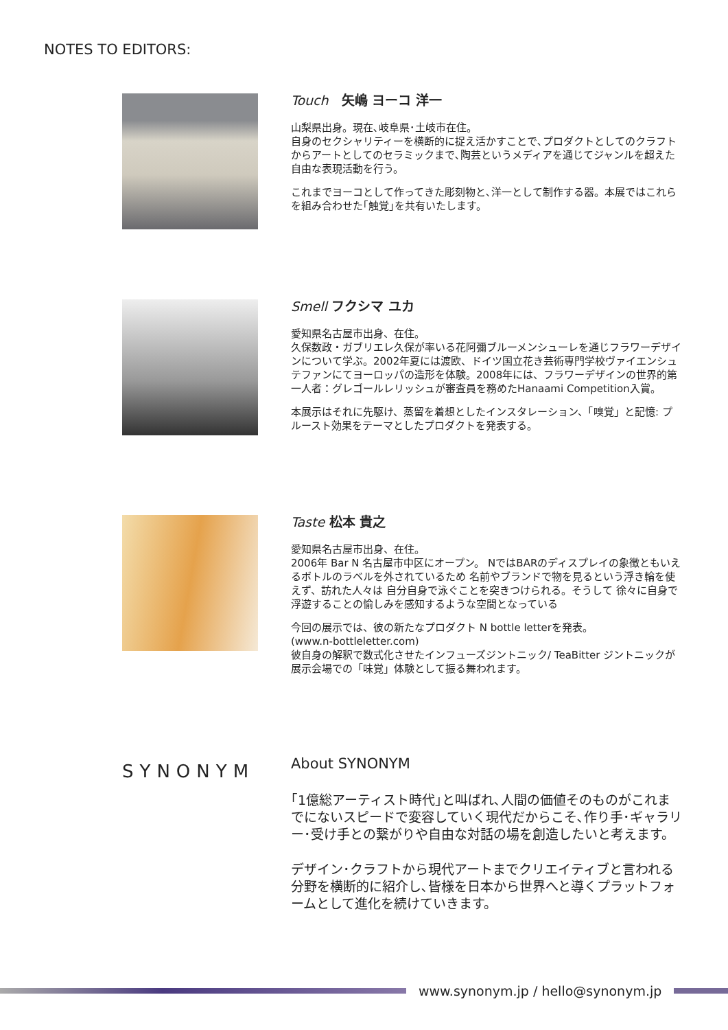NOTES TO EDITORS:
Touch　矢嶋 ヨーコ 洋一
山梨県出身。現在､岐阜県･土岐市在住。
自身のセクシャリティーを横断的に捉え活かすことで､プロダクトとしてのクラフトからアートとしてのセラミックまで､陶芸というメディアを通じてジャンルを超えた自由な表現活動を行う。
これまでヨーコとして作ってきた彫刻物と､洋一として制作する器。本展ではこれらを組み合わせた｢触覚｣を共有いたします。
Smell フクシマ ユカ
愛知県名古屋市出身、在住。
久保数政・ガブリエレ久保が率いる花阿彌ブルーメンシューレを通じフラワーデザインについて学ぶ。2002年夏には渡欧、ドイツ国立花き芸術専門学校ヴァイエンシュテファンにてヨーロッパの造形を体験。2008年には、フラワーデザインの世界的第一人者：グレゴールレリッシュが審査員を務めたHanaami Competition入賞。
本展示はそれに先駆け、蒸留を着想としたインスタレーション、「嗅覚」と記憶: プルースト効果をテーマとしたプロダクトを発表する。
Taste 松本 貴之
愛知県名古屋市出身、在住。
2006年 Bar N 名古屋市中区にオープン。 NではBARのディスプレイの象徴ともいえるボトルのラベルを外されているため 名前やブランドで物を見るという浮き輪を使えず、訪れた人々は 自分自身で泳ぐことを突きつけられる。そうして 徐々に自身で浮遊することの愉しみを感知するような空間となっている
今回の展示では、彼の新たなプロダクト N bottle letterを発表。
(www.n-bottleletter.com)
彼自身の解釈で数式化させたインフューズジントニック/ TeaBitter ジントニックが展示会場での「味覚」体験として振る舞われます。
SYNONYM
About SYNONYM
｢1億総アーティスト時代｣と叫ばれ､人間の価値そのものがこれまでにないスピードで変容していく現代だからこそ､作り手･ギャラリー･受け手との繋がりや自由な対話の場を創造したいと考えます。
デザイン･クラフトから現代アートまでクリエイティブと言われる分野を横断的に紹介し､皆様を日本から世界へと導くプラットフォームとして進化を続けていきます。
www.synonym.jp / hello@synonym.jp